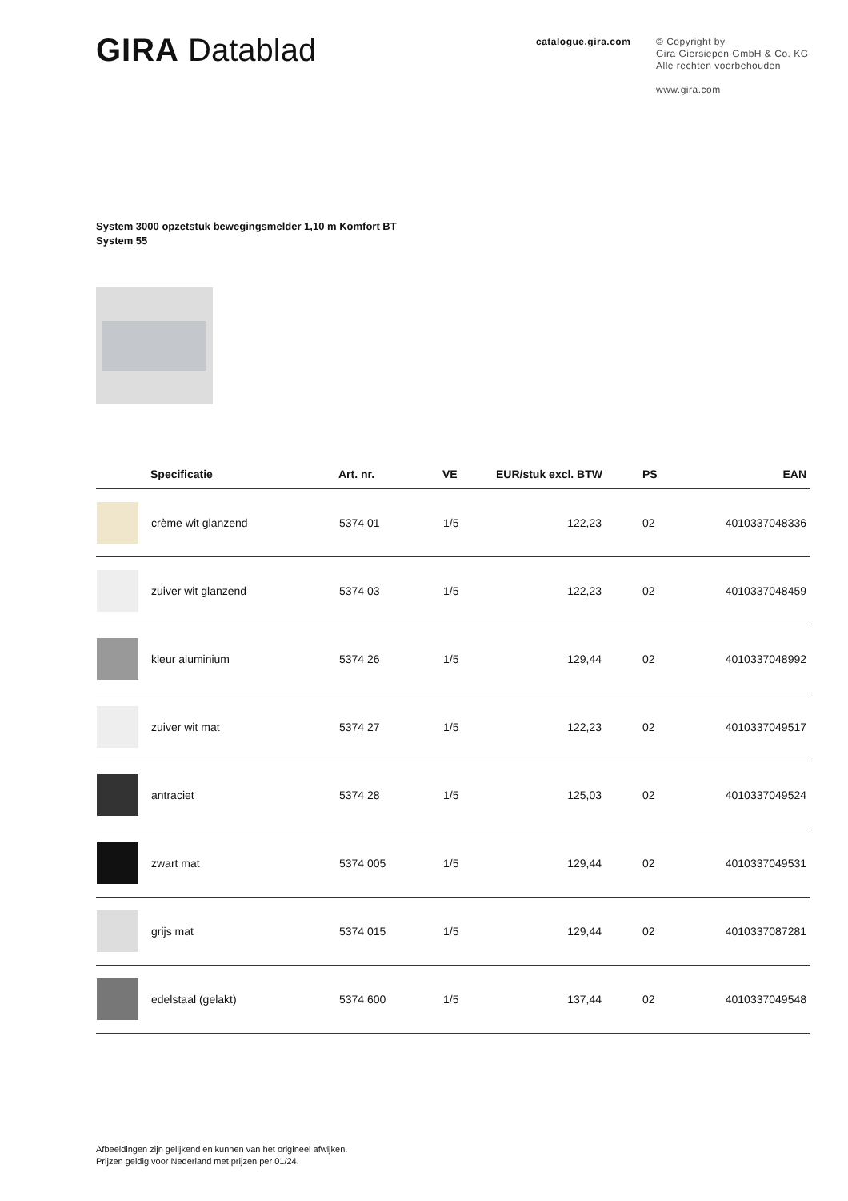GIRA Datablad
catalogue.gira.com
© Copyright by
Gira Giersiepen GmbH & Co. KG
Alle rechten voorbehouden
www.gira.com
System 3000 opzetstuk bewegingsmelder 1,10 m Komfort BT
System 55
| | Specificatie | Art. nr. | VE | EUR/stuk excl. BTW | PS | EAN |
| --- | --- | --- | --- | --- | --- | --- |
| | crème wit glanzend | 5374 01 | 1/5 | 122,23 | 02 | 4010337048336 |
| | zuiver wit glanzend | 5374 03 | 1/5 | 122,23 | 02 | 4010337048459 |
| | kleur aluminium | 5374 26 | 1/5 | 129,44 | 02 | 4010337048992 |
| | zuiver wit mat | 5374 27 | 1/5 | 122,23 | 02 | 4010337049517 |
| | antraciet | 5374 28 | 1/5 | 125,03 | 02 | 4010337049524 |
| | zwart mat | 5374 005 | 1/5 | 129,44 | 02 | 4010337049531 |
| | grijs mat | 5374 015 | 1/5 | 129,44 | 02 | 4010337087281 |
| | edelstaal (gelakt) | 5374 600 | 1/5 | 137,44 | 02 | 4010337049548 |
Afbeeldingen zijn gelijkend en kunnen van het origineel afwijken.
Prijzen geldig voor Nederland met prijzen per 01/24.